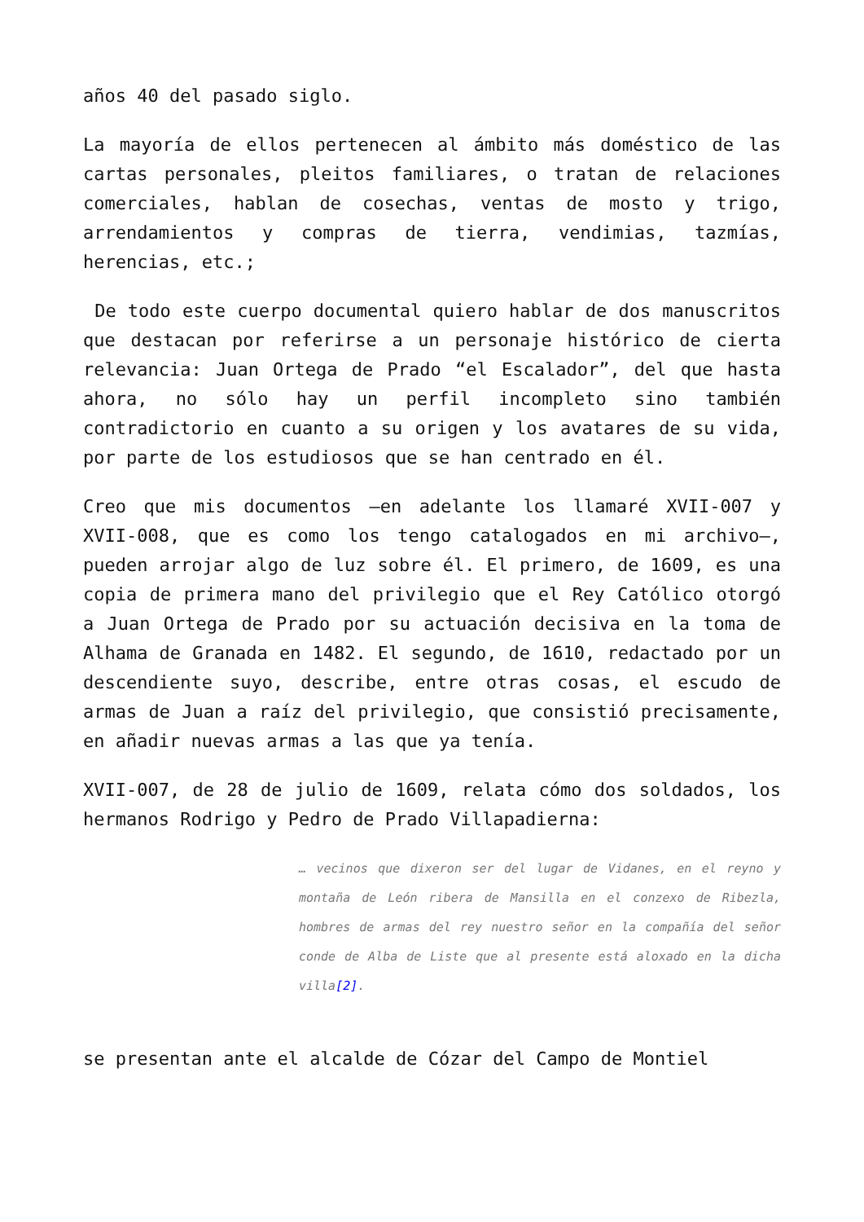años 40 del pasado siglo.
La mayoría de ellos pertenecen al ámbito más doméstico de las cartas personales, pleitos familiares, o tratan de relaciones comerciales, hablan de cosechas, ventas de mosto y trigo, arrendamientos y compras de tierra, vendimias, tazmías, herencias, etc.;
De todo este cuerpo documental quiero hablar de dos manuscritos que destacan por referirse a un personaje histórico de cierta relevancia: Juan Ortega de Prado “el Escalador”, del que hasta ahora, no sólo hay un perfil incompleto sino también contradictorio en cuanto a su origen y los avatares de su vida, por parte de los estudiosos que se han centrado en él.
Creo que mis documentos –en adelante los llamaré XVII-007 y XVII-008, que es como los tengo catalogados en mi archivo–, pueden arrojar algo de luz sobre él. El primero, de 1609, es una copia de primera mano del privilegio que el Rey Católico otorgó a Juan Ortega de Prado por su actuación decisiva en la toma de Alhama de Granada en 1482. El segundo, de 1610, redactado por un descendiente suyo, describe, entre otras cosas, el escudo de armas de Juan a raíz del privilegio, que consistió precisamente, en añadir nuevas armas a las que ya tenía.
XVII-007, de 28 de julio de 1609, relata cómo dos soldados, los hermanos Rodrigo y Pedro de Prado Villapadierna:
… vecinos que dixeron ser del lugar de Vidanes, en el reyno y montaña de León ribera de Mansilla en el conzexo de Ribezla, hombres de armas del rey nuestro señor en la compañía del señor conde de Alba de Liste que al presente está aloxado en la dicha villa[2].
se presentan ante el alcalde de Cózar del Campo de Montiel